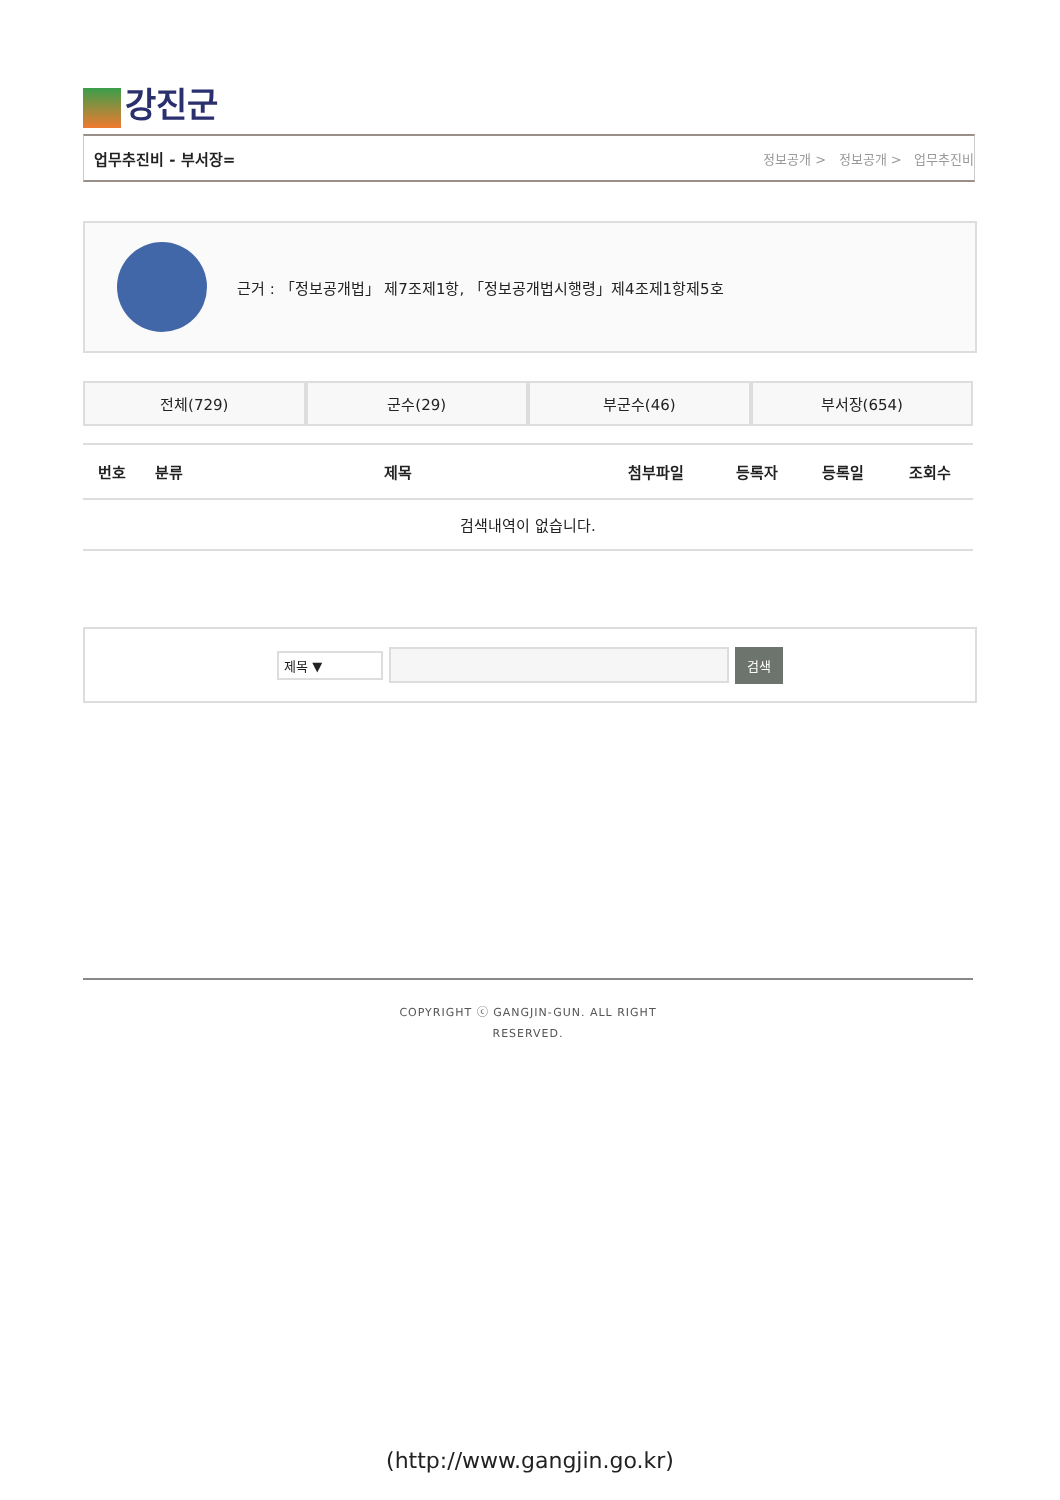강진군
업무추진비 - 부서장= 정보공개 > 정보공개 > 업무추진비
근거 : 「정보공개법」 제7조제1항, 「정보공개법시행령」제4조제1항제5호
전체(729) 군수(29) 부군수(46) 부서장(654)
| 번호 | 분류 | 제목 | 첨부파일 | 등록자 | 등록일 | 조회수 |
| --- | --- | --- | --- | --- | --- | --- |
| 검색내역이 없습니다. | | | | | | |
제목 ▼
검색
COPYRIGHT ⓒ GANGJIN-GUN. ALL RIGHT
RESERVED.
(http://www.gangjin.go.kr)